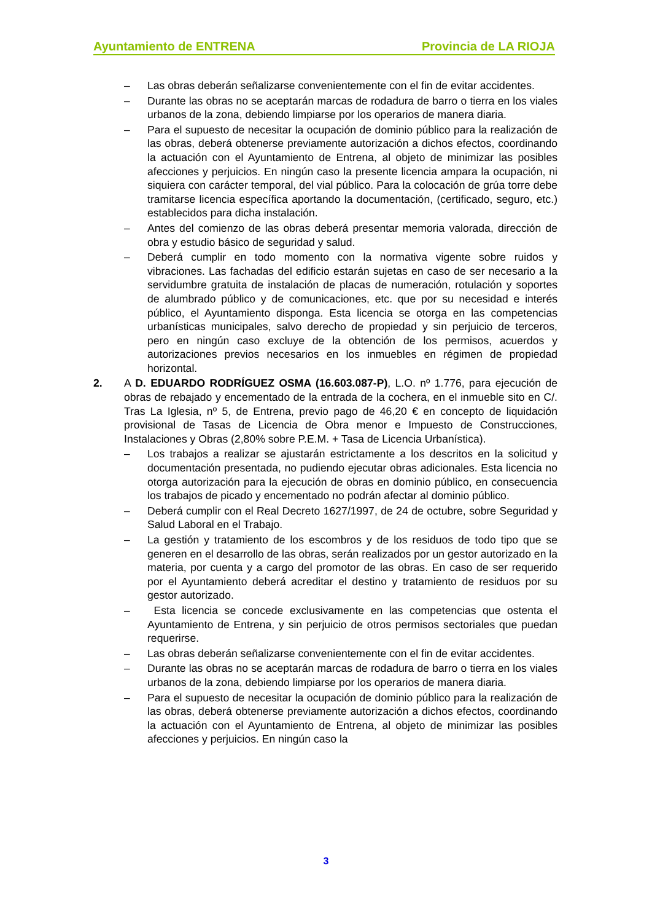Ayuntamiento de ENTRENA Provincia de LA RIOJA
– Las obras deberán señalizarse convenientemente con el fin de evitar accidentes.
– Durante las obras no se aceptarán marcas de rodadura de barro o tierra en los viales urbanos de la zona, debiendo limpiarse por los operarios de manera diaria.
– Para el supuesto de necesitar la ocupación de dominio público para la realización de las obras, deberá obtenerse previamente autorización a dichos efectos, coordinando la actuación con el Ayuntamiento de Entrena, al objeto de minimizar las posibles afecciones y perjuicios. En ningún caso la presente licencia ampara la ocupación, ni siquiera con carácter temporal, del vial público. Para la colocación de grúa torre debe tramitarse licencia específica aportando la documentación, (certificado, seguro, etc.) establecidos para dicha instalación.
– Antes del comienzo de las obras deberá presentar memoria valorada, dirección de obra y estudio básico de seguridad y salud.
– Deberá cumplir en todo momento con la normativa vigente sobre ruidos y vibraciones. Las fachadas del edificio estarán sujetas en caso de ser necesario a la servidumbre gratuita de instalación de placas de numeración, rotulación y soportes de alumbrado público y de comunicaciones, etc. que por su necesidad e interés público, el Ayuntamiento disponga. Esta licencia se otorga en las competencias urbanísticas municipales, salvo derecho de propiedad y sin perjuicio de terceros, pero en ningún caso excluye de la obtención de los permisos, acuerdos y autorizaciones previos necesarios en los inmuebles en régimen de propiedad horizontal.
2. A D. EDUARDO RODRÍGUEZ OSMA (16.603.087-P), L.O. nº 1.776, para ejecución de obras de rebajado y encementado de la entrada de la cochera, en el inmueble sito en C/. Tras La Iglesia, nº 5, de Entrena, previo pago de 46,20 € en concepto de liquidación provisional de Tasas de Licencia de Obra menor e Impuesto de Construcciones, Instalaciones y Obras (2,80% sobre P.E.M. + Tasa de Licencia Urbanística).
– Los trabajos a realizar se ajustarán estrictamente a los descritos en la solicitud y documentación presentada, no pudiendo ejecutar obras adicionales. Esta licencia no otorga autorización para la ejecución de obras en dominio público, en consecuencia los trabajos de picado y encementado no podrán afectar al dominio público.
– Deberá cumplir con el Real Decreto 1627/1997, de 24 de octubre, sobre Seguridad y Salud Laboral en el Trabajo.
– La gestión y tratamiento de los escombros y de los residuos de todo tipo que se generen en el desarrollo de las obras, serán realizados por un gestor autorizado en la materia, por cuenta y a cargo del promotor de las obras. En caso de ser requerido por el Ayuntamiento deberá acreditar el destino y tratamiento de residuos por su gestor autorizado.
– Esta licencia se concede exclusivamente en las competencias que ostenta el Ayuntamiento de Entrena, y sin perjuicio de otros permisos sectoriales que puedan requerirse.
– Las obras deberán señalizarse convenientemente con el fin de evitar accidentes.
– Durante las obras no se aceptarán marcas de rodadura de barro o tierra en los viales urbanos de la zona, debiendo limpiarse por los operarios de manera diaria.
– Para el supuesto de necesitar la ocupación de dominio público para la realización de las obras, deberá obtenerse previamente autorización a dichos efectos, coordinando la actuación con el Ayuntamiento de Entrena, al objeto de minimizar las posibles afecciones y perjuicios. En ningún caso la
3